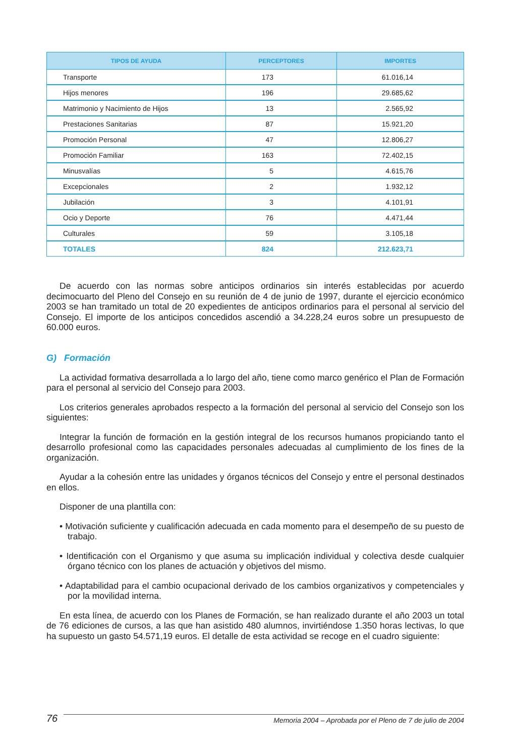| TIPOS DE AYUDA | PERCEPTORES | IMPORTES |
| --- | --- | --- |
| Transporte | 173 | 61.016,14 |
| Hijos menores | 196 | 29.685,62 |
| Matrimonio y Nacimiento de Hijos | 13 | 2.565,92 |
| Prestaciones Sanitarias | 87 | 15.921,20 |
| Promoción Personal | 47 | 12.806,27 |
| Promoción Familiar | 163 | 72.402,15 |
| Minusvalías | 5 | 4.615,76 |
| Excepcionales | 2 | 1.932,12 |
| Jubilación | 3 | 4.101,91 |
| Ocio y Deporte | 76 | 4.471,44 |
| Culturales | 59 | 3.105,18 |
| TOTALES | 824 | 212.623,71 |
De acuerdo con las normas sobre anticipos ordinarios sin interés establecidas por acuerdo decimocuarto del Pleno del Consejo en su reunión de 4 de junio de 1997, durante el ejercicio económico 2003 se han tramitado un total de 20 expedientes de anticipos ordinarios para el personal al servicio del Consejo. El importe de los anticipos concedidos ascendió a 34.228,24 euros sobre un presupuesto de 60.000 euros.
G) Formación
La actividad formativa desarrollada a lo largo del año, tiene como marco genérico el Plan de Formación para el personal al servicio del Consejo para 2003.
Los criterios generales aprobados respecto a la formación del personal al servicio del Consejo son los siguientes:
Integrar la función de formación en la gestión integral de los recursos humanos propiciando tanto el desarrollo profesional como las capacidades personales adecuadas al cumplimiento de los fines de la organización.
Ayudar a la cohesión entre las unidades y órganos técnicos del Consejo y entre el personal destinados en ellos.
Disponer de una plantilla con:
• Motivación suficiente y cualificación adecuada en cada momento para el desempeño de su puesto de trabajo.
• Identificación con el Organismo y que asuma su implicación individual y colectiva desde cualquier órgano técnico con los planes de actuación y objetivos del mismo.
• Adaptabilidad para el cambio ocupacional derivado de los cambios organizativos y competenciales y por la movilidad interna.
En esta línea, de acuerdo con los Planes de Formación, se han realizado durante el año 2003 un total de 76 ediciones de cursos, a las que han asistido 480 alumnos, invirtiéndose 1.350 horas lectivas, lo que ha supuesto un gasto 54.571,19 euros. El detalle de esta actividad se recoge en el cuadro siguiente:
76 Memoria 2004 – Aprobada por el Pleno de 7 de julio de 2004